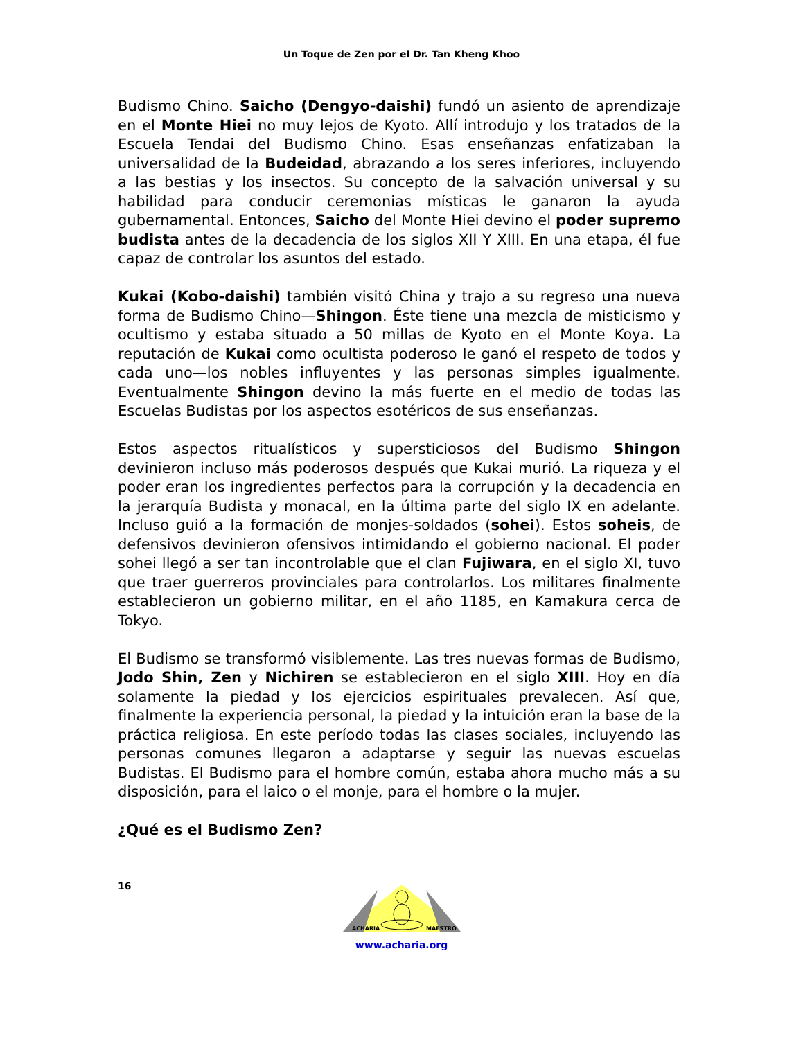Un Toque de Zen por el Dr. Tan Kheng Khoo
Budismo Chino. Saicho (Dengyo-daishi) fundó un asiento de aprendizaje en el Monte Hiei no muy lejos de Kyoto. Allí introdujo y los tratados de la Escuela Tendai del Budismo Chino. Esas enseñanzas enfatizaban la universalidad de la Budeidad, abrazando a los seres inferiores, incluyendo a las bestias y los insectos. Su concepto de la salvación universal y su habilidad para conducir ceremonias místicas le ganaron la ayuda gubernamental. Entonces, Saicho del Monte Hiei devino el poder supremo budista antes de la decadencia de los siglos XII Y XIII. En una etapa, él fue capaz de controlar los asuntos del estado.
Kukai (Kobo-daishi) también visitó China y trajo a su regreso una nueva forma de Budismo Chino—Shingon. Éste tiene una mezcla de misticismo y ocultismo y estaba situado a 50 millas de Kyoto en el Monte Koya. La reputación de Kukai como ocultista poderoso le ganó el respeto de todos y cada uno—los nobles influyentes y las personas simples igualmente. Eventualmente Shingon devino la más fuerte en el medio de todas las Escuelas Budistas por los aspectos esotéricos de sus enseñanzas.
Estos aspectos ritualísticos y supersticiosos del Budismo Shingon devinieron incluso más poderosos después que Kukai murió. La riqueza y el poder eran los ingredientes perfectos para la corrupción y la decadencia en la jerarquía Budista y monacal, en la última parte del siglo IX en adelante. Incluso guió a la formación de monjes-soldados (sohei). Estos soheis, de defensivos devinieron ofensivos intimidando el gobierno nacional. El poder sohei llegó a ser tan incontrolable que el clan Fujiwara, en el siglo XI, tuvo que traer guerreros provinciales para controlarlos. Los militares finalmente establecieron un gobierno militar, en el año 1185, en Kamakura cerca de Tokyo.
El Budismo se transformó visiblemente. Las tres nuevas formas de Budismo, Jodo Shin, Zen y Nichiren se establecieron en el siglo XIII. Hoy en día solamente la piedad y los ejercicios espirituales prevalecen. Así que, finalmente la experiencia personal, la piedad y la intuición eran la base de la práctica religiosa. En este período todas las clases sociales, incluyendo las personas comunes llegaron a adaptarse y seguir las nuevas escuelas Budistas. El Budismo para el hombre común, estaba ahora mucho más a su disposición, para el laico o el monje, para el hombre o la mujer.
¿Qué es el Budismo Zen?
16
ACHARIA
MAESTRO
www.acharia.org